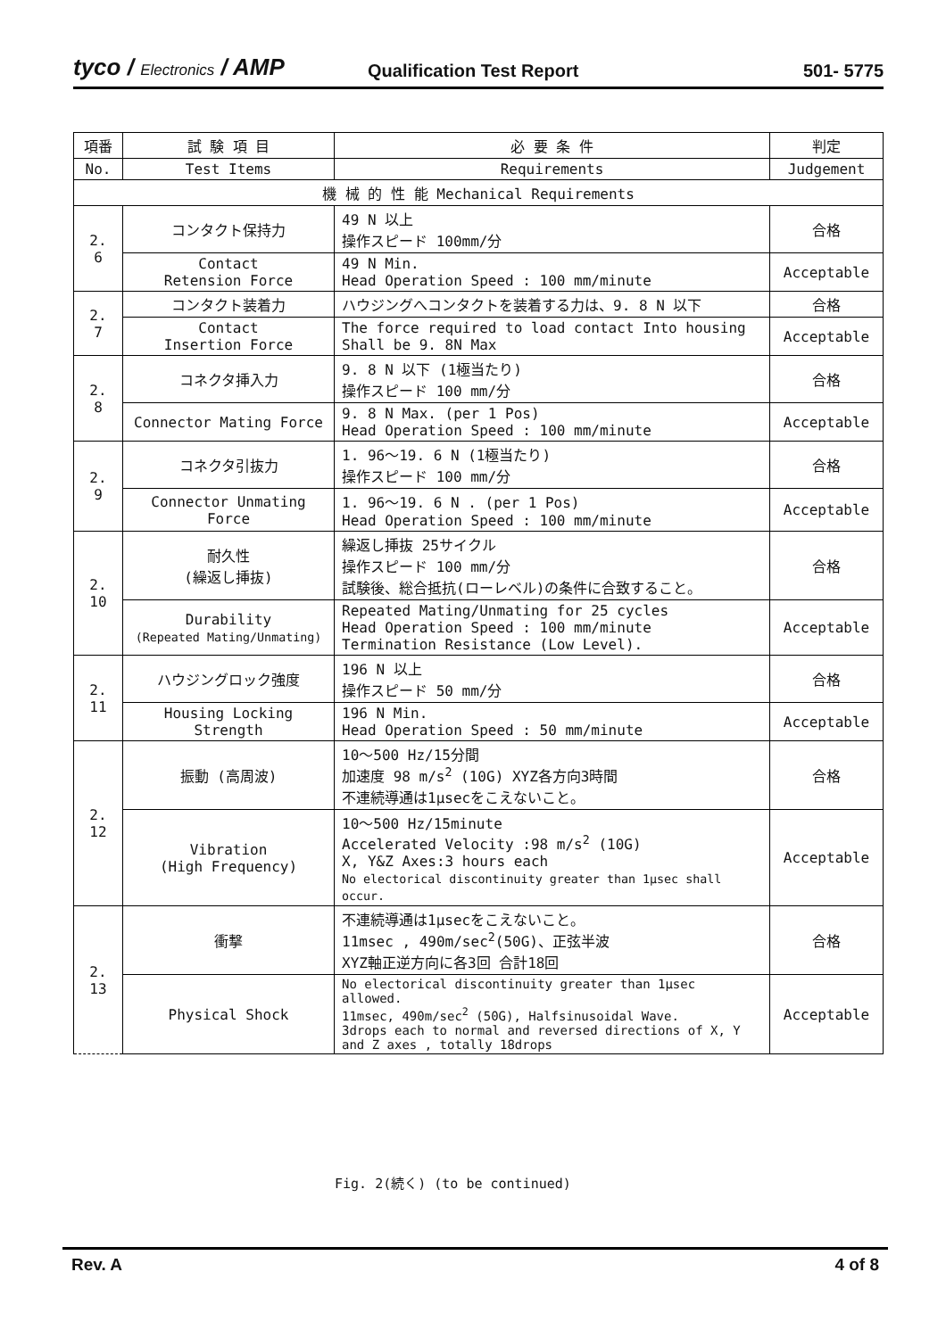tyco / Electronics / AMP
Qualification Test Report
501- 5775
| 項番 | 試 験 項 目 | 必 要 条 件 | 判定 |
| --- | --- | --- | --- |
| No. | Test Items | Requirements | Judgement |
| 機 械 的 性 能 Mechanical Requirements | | | |
| 2. 6 | コンタクト保持力 | 49 N 以上 操作スピード 100mm/分 | 合格 |
| | Contact Retension Force | 49 N Min. Head Operation Speed : 100 mm/minute | Acceptable |
| 2. 7 | コンタクト装着力 | ハウジングへコンタクトを装着する力は、9. 8 N 以下 | 合格 |
| | Contact Insertion Force | The force required to load contact Into housing Shall be 9. 8N Max | Acceptable |
| 2. 8 | コネクタ挿入力 | 9. 8 N 以下 (1極当たり) 操作スピード 100 mm/分 | 合格 |
| | Connector Mating Force | 9. 8 N Max. (per 1 Pos) Head Operation Speed : 100 mm/minute | Acceptable |
| 2. 9 | コネクタ引抜力 | 1. 96～19. 6 N (1極当たり) 操作スピード 100 mm/分 | 合格 |
| | Connector Unmating Force | 1. 96～19. 6 N . (per 1 Pos) Head Operation Speed : 100 mm/minute | Acceptable |
| 2. 10 | 耐久性 (繰返し挿抜) | 繰返し挿抜 25サイクル 操作スピード 100 mm/分 試験後、総合抵抗(ローレベル)の条件に合致すること。 | 合格 |
| | Durability (Repeated Mating/Unmating) | Repeated Mating/Unmating for 25 cycles Head Operation Speed : 100 mm/minute Termination Resistance (Low Level). | Acceptable |
| 2. 11 | ハウジングロック強度 | 196 N 以上 操作スピード 50 mm/分 | 合格 |
| | Housing Locking Strength | 196 N Min. Head Operation Speed : 50 mm/minute | Acceptable |
| 2. 12 | 振動 (高周波) | 10～500 Hz/15分間 加速度 98 m/s<sup>2</sup> (10G) XYZ各方向3時間 不連続導通は1μsecをこえないこと。 | 合格 |
| | Vibration (High Frequency) | 10～500 Hz/15minute Accelerated Velocity :98 m/s<sup>2</sup> (10G) X, Y&Z Axes:3 hours each No electorical discontinuity greater than 1μsec shall occur. | Acceptable |
| 2. 13 | 衝撃 | 不連続導通は1μsecをこえないこと。 11msec , 490m/sec<sup>2</sup>(50G)、正弦半波 XYZ軸正逆方向に各3回 合計18回 | 合格 |
| | Physical Shock | No electorical discontinuity greater than 1μsec allowed. 11msec, 490m/sec<sup>2</sup> (50G), Halfsinusoidal Wave. 3drops each to normal and reversed directions of X, Y and Z axes , totally 18drops | Acceptable |
Fig. 2(続く) (to be continued)
Rev. A 4 of 8